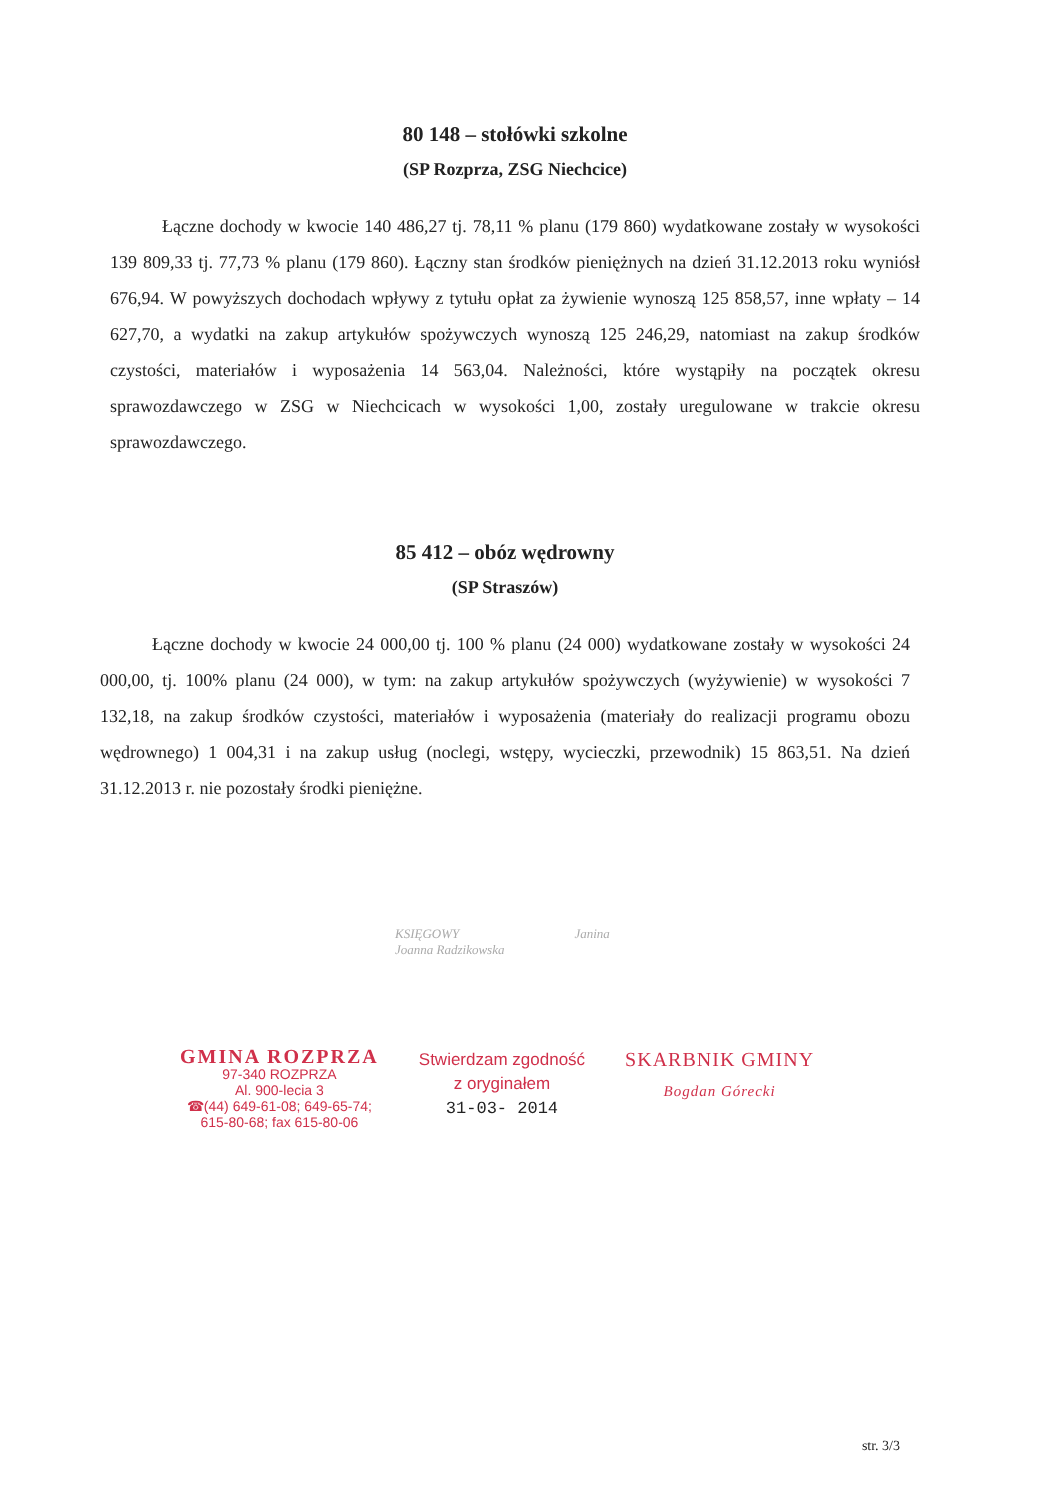80 148 – stołówki szkolne
(SP Rozprza, ZSG Niechcice)
Łączne dochody w kwocie 140 486,27 tj. 78,11 % planu (179 860) wydatkowane zostały w wysokości 139 809,33 tj. 77,73 % planu (179 860). Łączny stan środków pieniężnych na dzień 31.12.2013 roku wyniósł 676,94. W powyższych dochodach wpływy z tytułu opłat za żywienie wynoszą 125 858,57, inne wpłaty – 14 627,70, a wydatki na zakup artykułów spożywczych wynoszą 125 246,29, natomiast na zakup środków czystości, materiałów i wyposażenia 14 563,04. Należności, które wystąpiły na początek okresu sprawozdawczego w ZSG w Niechcicach w wysokości 1,00, zostały uregulowane w trakcie okresu sprawozdawczego.
85 412 – obóz wędrowny
(SP Straszów)
Łączne dochody w kwocie 24 000,00 tj. 100 % planu (24 000) wydatkowane zostały w wysokości 24 000,00, tj. 100% planu (24 000), w tym: na zakup artykułów spożywczych (wyżywienie) w wysokości 7 132,18, na zakup środków czystości, materiałów i wyposażenia (materiały do realizacji programu obozu wędrownego) 1 004,31 i na zakup usług (noclegi, wstępy, wycieczki, przewodnik) 15 863,51. Na dzień 31.12.2013 r. nie pozostały środki pieniężne.
KSIĘGOWY
Joanna Radzikowska
Janina
GMINA ROZPRZA
97-340 ROZPRZA
Al. 900-lecia 3
☎(44) 649-61-08; 649-65-74;
615-80-68; fax 615-80-06
Stwierdzam zgodność
z oryginałem
31-03- 2014
SKARBNIK GMINY
Bogdan Górecki
str. 3/3